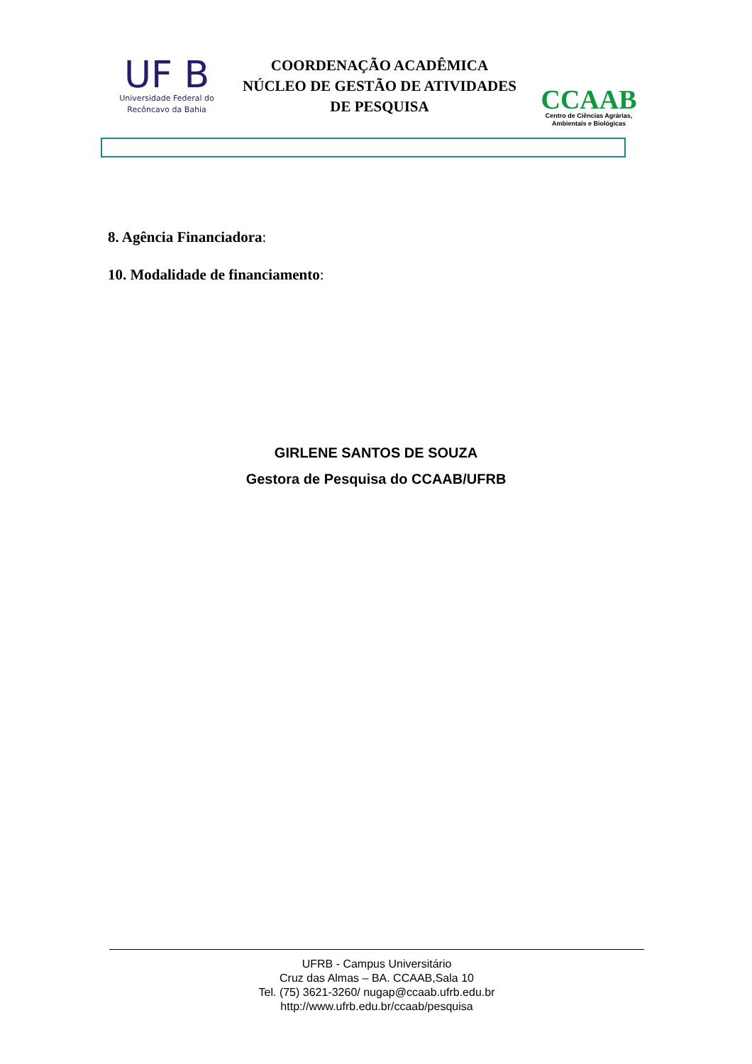UF B
Universidade Federal do
Recôncavo da Bahia
COORDENAÇÃO ACADÊMICA
NÚCLEO DE GESTÃO DE ATIVIDADES
DE PESQUISA
CCAAB
Centro de Ciências Agrárias,
Ambientais e Biológicas
8. Agência Financiadora:
10. Modalidade de financiamento:
GIRLENE SANTOS DE SOUZA
Gestora de Pesquisa do CCAAB/UFRB
UFRB - Campus Universitário
Cruz das Almas – BA. CCAAB,Sala 10
Tel. (75) 3621-3260/ nugap@ccaab.ufrb.edu.br
http://www.ufrb.edu.br/ccaab/pesquisa